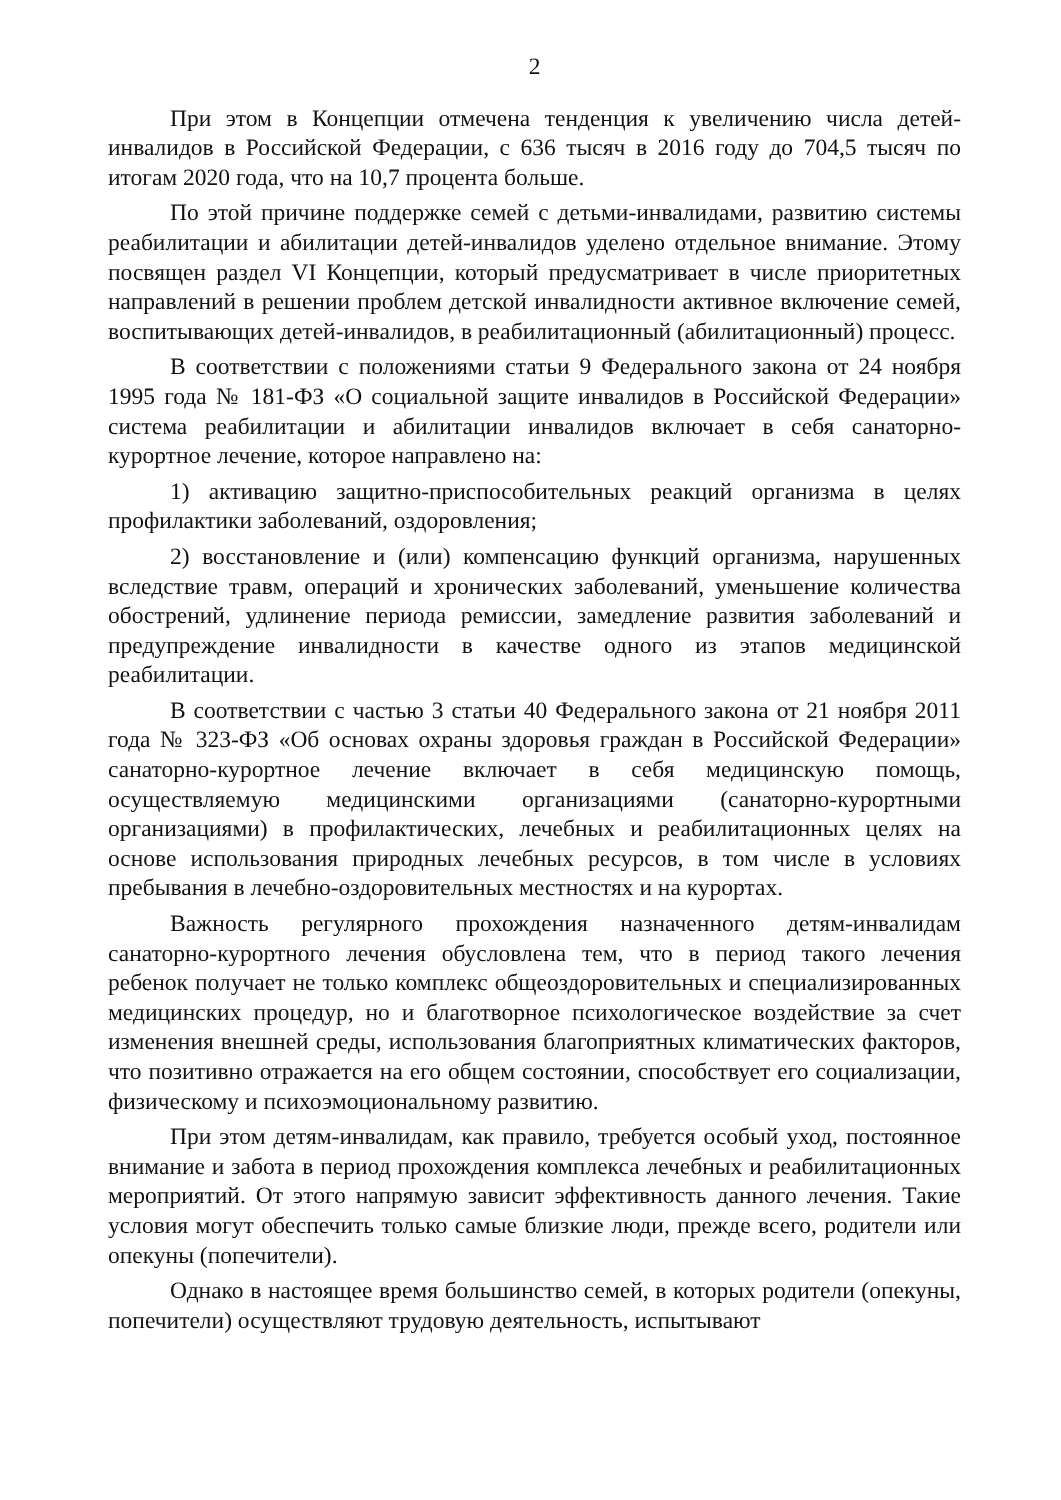2
При этом в Концепции отмечена тенденция к увеличению числа детей-инвалидов в Российской Федерации, с 636 тысяч в 2016 году до 704,5 тысяч по итогам 2020 года, что на 10,7 процента больше.
По этой причине поддержке семей с детьми-инвалидами, развитию системы реабилитации и абилитации детей-инвалидов уделено отдельное внимание. Этому посвящен раздел VI Концепции, который предусматривает в числе приоритетных направлений в решении проблем детской инвалидности активное включение семей, воспитывающих детей-инвалидов, в реабилитационный (абилитационный) процесс.
В соответствии с положениями статьи 9 Федерального закона от 24 ноября 1995 года № 181-ФЗ «О социальной защите инвалидов в Российской Федерации» система реабилитации и абилитации инвалидов включает в себя санаторно-курортное лечение, которое направлено на:
1) активацию защитно-приспособительных реакций организма в целях профилактики заболеваний, оздоровления;
2) восстановление и (или) компенсацию функций организма, нарушенных вследствие травм, операций и хронических заболеваний, уменьшение количества обострений, удлинение периода ремиссии, замедление развития заболеваний и предупреждение инвалидности в качестве одного из этапов медицинской реабилитации.
В соответствии с частью 3 статьи 40 Федерального закона от 21 ноября 2011 года № 323-ФЗ «Об основах охраны здоровья граждан в Российской Федерации» санаторно-курортное лечение включает в себя медицинскую помощь, осуществляемую медицинскими организациями (санаторно-курортными организациями) в профилактических, лечебных и реабилитационных целях на основе использования природных лечебных ресурсов, в том числе в условиях пребывания в лечебно-оздоровительных местностях и на курортах.
Важность регулярного прохождения назначенного детям-инвалидам санаторно-курортного лечения обусловлена тем, что в период такого лечения ребенок получает не только комплекс общеоздоровительных и специализированных медицинских процедур, но и благотворное психологическое воздействие за счет изменения внешней среды, использования благоприятных климатических факторов, что позитивно отражается на его общем состоянии, способствует его социализации, физическому и психоэмоциональному развитию.
При этом детям-инвалидам, как правило, требуется особый уход, постоянное внимание и забота в период прохождения комплекса лечебных и реабилитационных мероприятий. От этого напрямую зависит эффективность данного лечения. Такие условия могут обеспечить только самые близкие люди, прежде всего, родители или опекуны (попечители).
Однако в настоящее время большинство семей, в которых родители (опекуны, попечители) осуществляют трудовую деятельность, испытывают